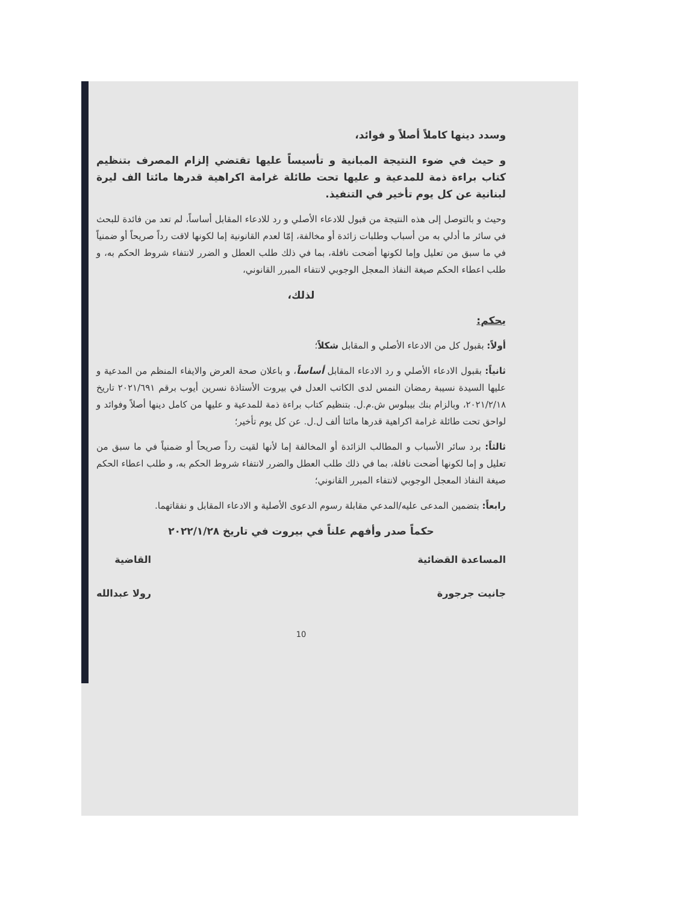وسدد دينها كاملاً أصلاً و فوائد،
و حيث في ضوء النتيجة المبانية و تأسيساً عليها تقتضي إلزام المصرف بتنظيم كتاب براءة ذمة للمدعية و عليها تحت طائلة غرامة اكراهية قدرها مائتا الف ليرة لبنانية عن كل يوم تأخير في التنفيذ.
وحيث و بالتوصل إلى هذه النتيجة من قبول للادعاء الأصلي و رد للادعاء المقابل أساساً، لم تعد من فائدة للبحث في سائر ما أدلي به من أسباب وطلبات زائدة أو مخالفة، إمّا لعدم القانونية إما لكونها لاقت رداً صريحاً أو ضمنياً في ما سبق من تعليل وإما لكونها أضحت نافلة، بما في ذلك طلب العطل و الضرر لانتفاء شروط الحكم به، و طلب اعطاء الحكم صيغة النفاذ المعجل الوجوبي لانتفاء المبرر القانوني،
لذلك،
يحكم:
أولاً: بقبول كل من الادعاء الأصلي و المقابل شكلاً؛
ثانياً: بقبول الادعاء الأصلي و رد الادعاء المقابل أساساً، و باعلان صحة العرض والايفاء المنظم من المدعية و عليها السيدة نسيبة رمضان النمس لدى الكاتب العدل في بيروت الأستاذة نسرين أيوب برقم ٢٠٢١/٦٩١ تاريخ ٢٠٢١/٢/١٨، وبالزام بنك بيبلوس ش.م.ل. بتنظيم كتاب براءة ذمة للمدعية و عليها من كامل دينها أصلاً وفوائد و لواحق تحت طائلة غرامة اكراهية قدرها مائتا ألف ل.ل. عن كل يوم تأخير؛
ثالثاً: برد سائر الأسباب و المطالب الزائدة أو المخالفة إما لأنها لقيت رداً صريحاً أو ضمنياً في ما سبق من تعليل و إما لكونها أضحت نافلة، بما في ذلك طلب العطل والضرر لانتفاء شروط الحكم به، و طلب اعطاء الحكم صيغة النفاذ المعجل الوجوبي لانتفاء المبرر القانوني؛
رابعاً: بتضمين المدعى عليه/المدعي مقابلة رسوم الدعوى الأصلية و الادعاء المقابل و نفقاتهما.
حكماً صدر وأفهم علناً في بيروت في تاريخ ٢٠٢٢/١/٢٨
المساعدة القضائية
جانيت جرجورة
القاضية
رولا عبدالله
10